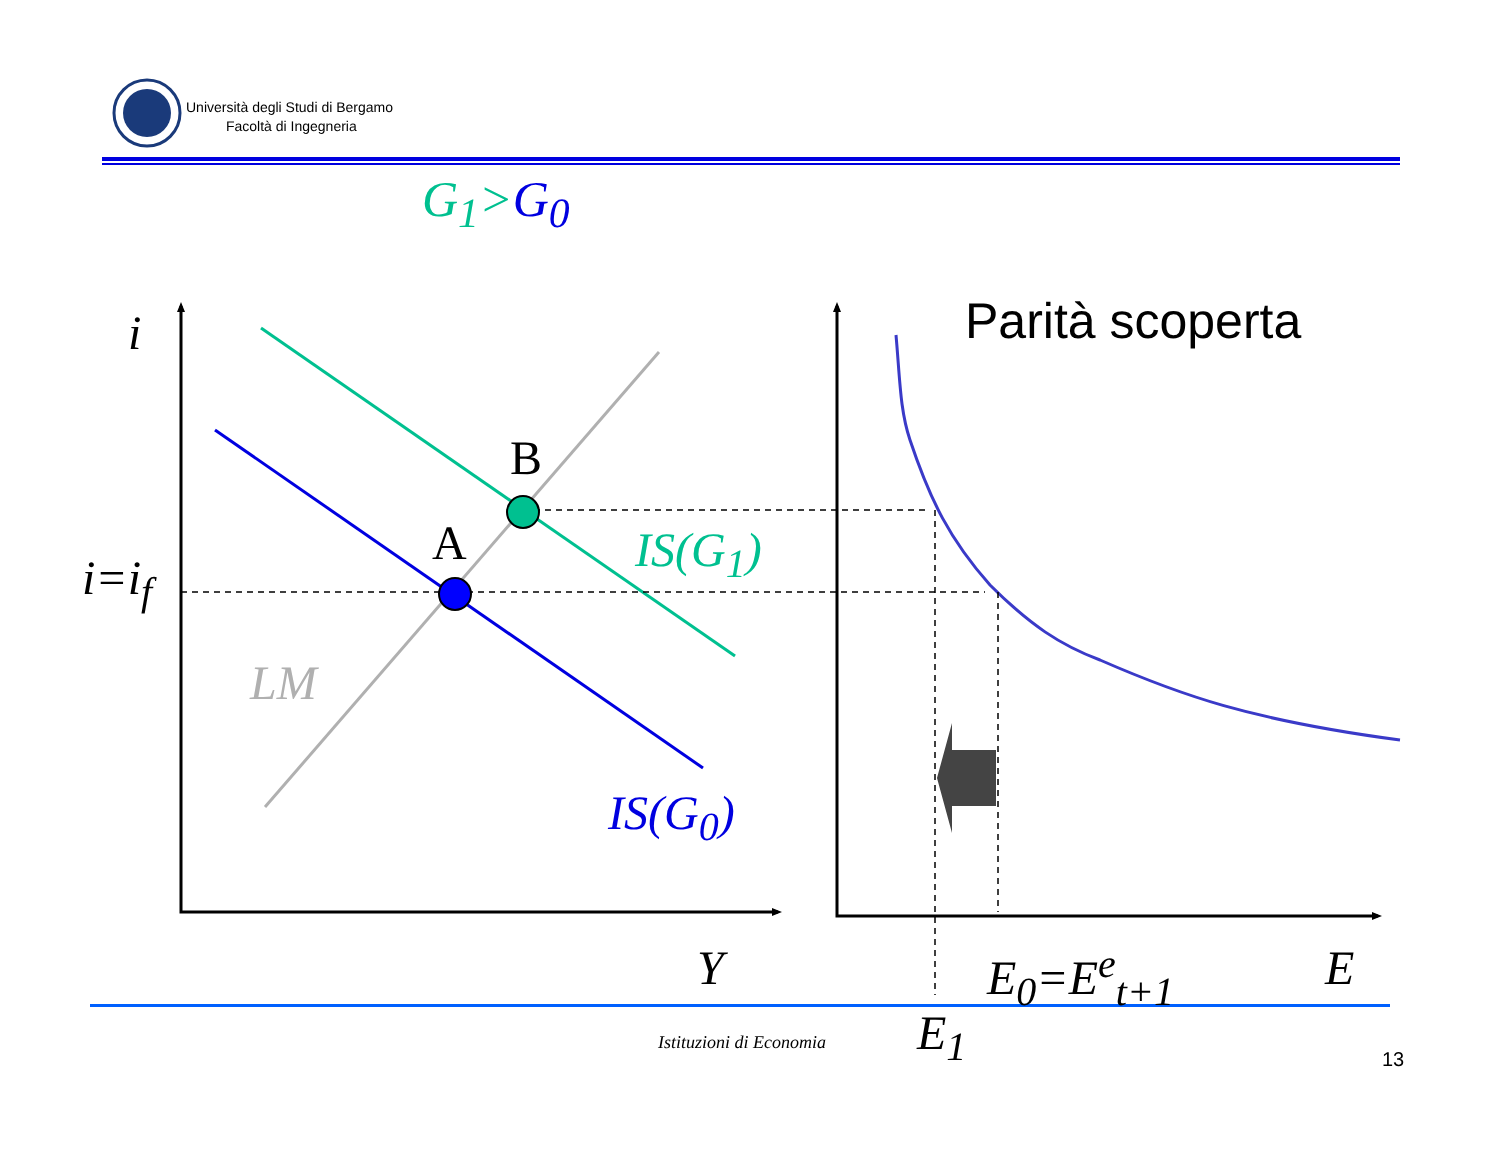Università degli Studi di Bergamo
Facoltà di Ingegneria
G<sub>1</sub>>G<sub>0</sub>
Parità scoperta
i
i=i<sub>f</sub>
B
A IS(G<sub>1</sub>)
LM
IS(G<sub>0</sub>)
Y E<sub>0</sub>=E<sup>e</sup><sub>t+1</sub> E
E<sub>1</sub>
Istituzioni di Economia
13